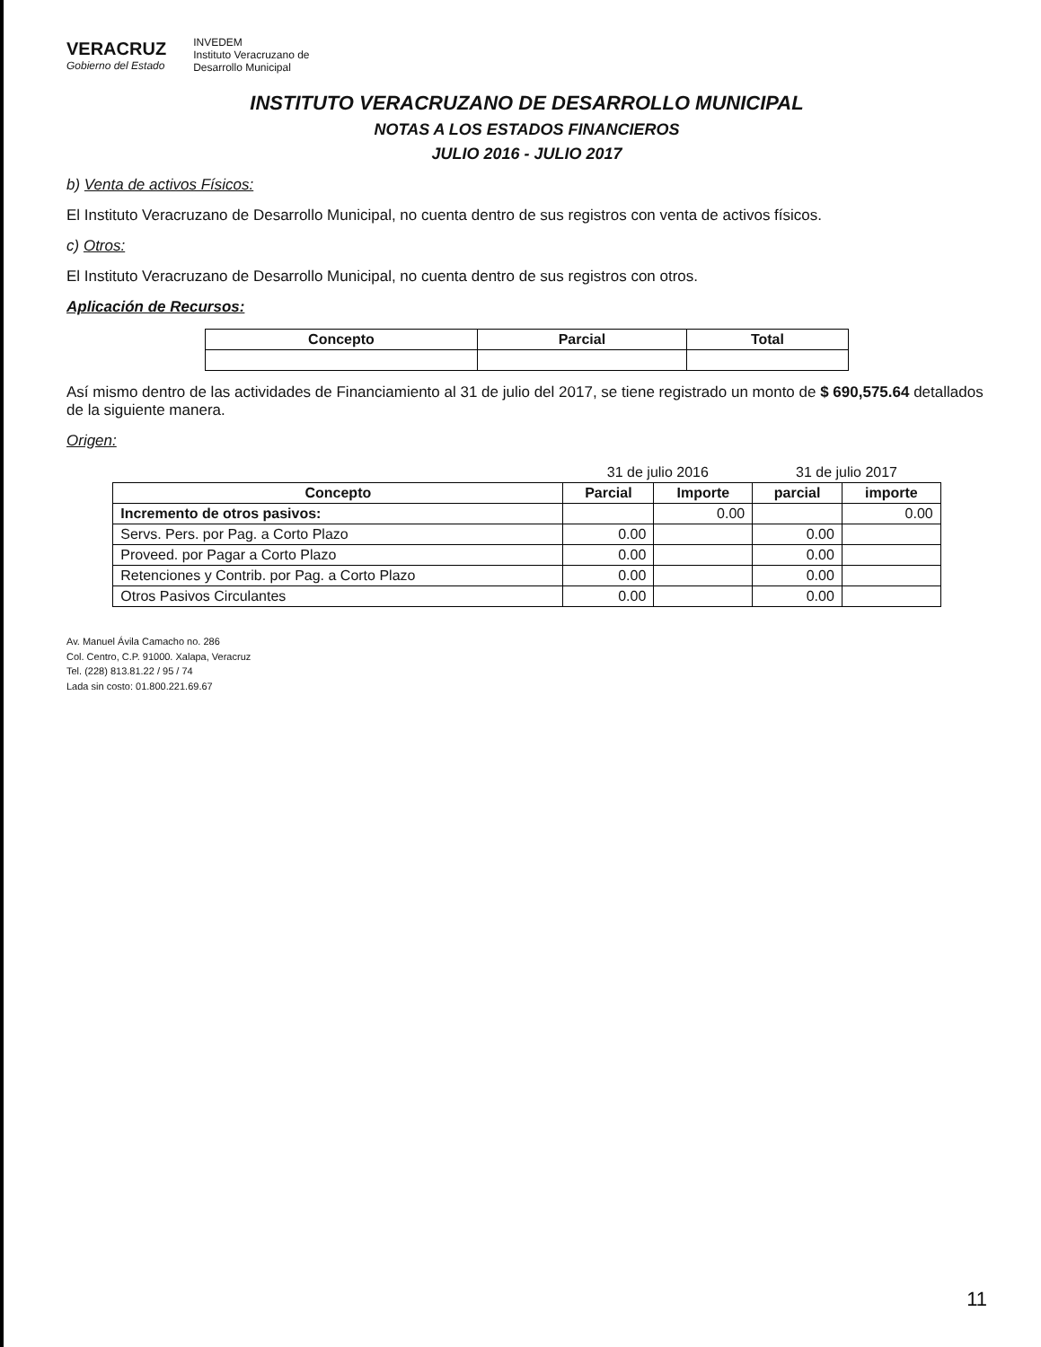VERACRUZ
Gobierno del Estado
INVEDEM
Instituto Veracruzano de
Desarrollo Municipal
INSTITUTO VERACRUZANO DE DESARROLLO MUNICIPAL
NOTAS A LOS ESTADOS FINANCIEROS
JULIO 2016 - JULIO 2017
b) Venta de activos Físicos:
El Instituto Veracruzano de Desarrollo Municipal, no cuenta dentro de sus registros con venta de activos físicos.
c) Otros:
El Instituto Veracruzano de Desarrollo Municipal, no cuenta dentro de sus registros con otros.
Aplicación de Recursos:
| Concepto | Parcial | Total |
| --- | --- | --- |
Así mismo dentro de las actividades de Financiamiento al 31 de julio del 2017, se tiene registrado un monto de $ 690,575.64 detallados de la siguiente manera.
Origen:
| | 31 de julio 2016 | | 31 de julio 2017 | |
| Concepto | Parcial | Importe | parcial | importe |
| Incremento de otros pasivos: | | 0.00 | | 0.00 |
| Servs. Pers. por Pag. a Corto Plazo | 0.00 | | 0.00 | |
| Proveed. por Pagar a Corto Plazo | 0.00 | | 0.00 | |
| Retenciones y Contrib. por Pag. a Corto Plazo | 0.00 | | 0.00 | |
| Otros Pasivos Circulantes | 0.00 | | 0.00 | |
Av. Manuel Ávila Camacho no. 286
Col. Centro, C.P. 91000. Xalapa, Veracruz
Tel. (228) 813.81.22 / 95 / 74
Lada sin costo: 01.800.221.69.67
11